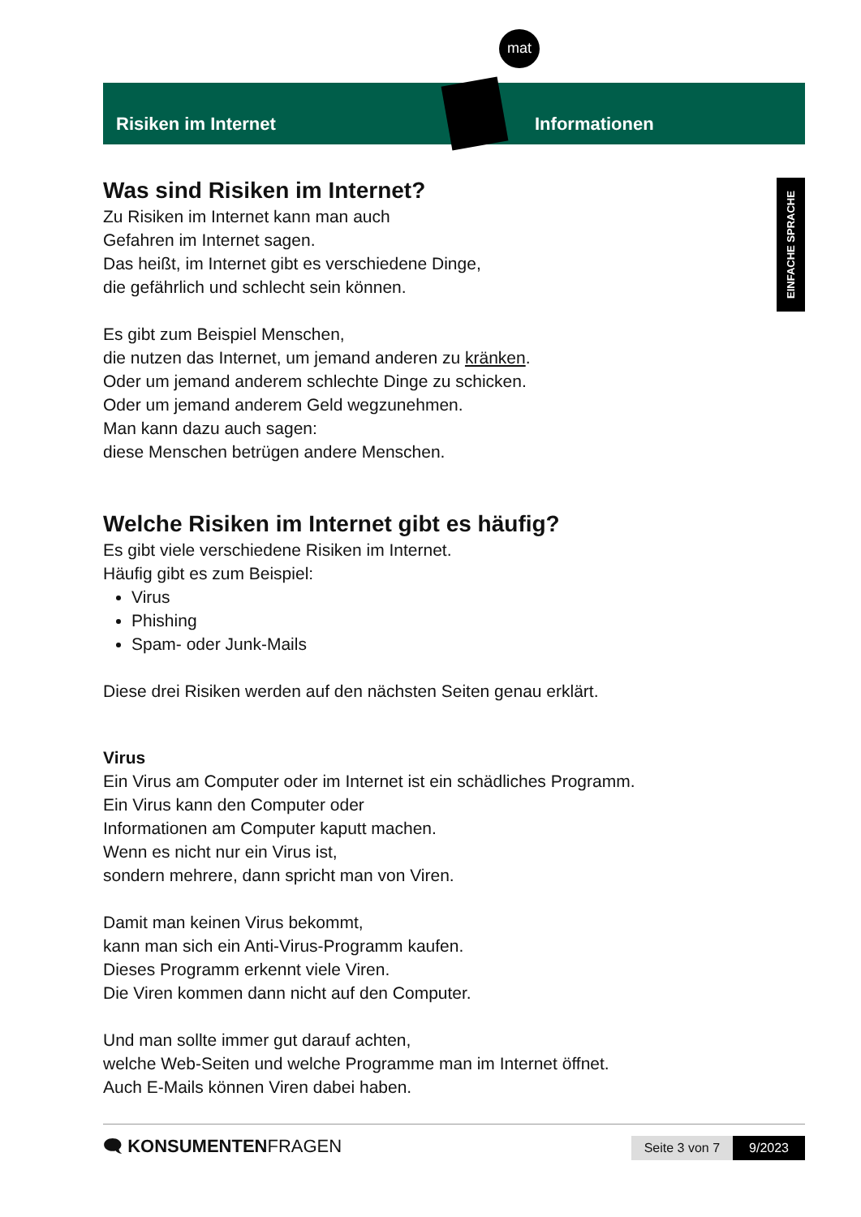mat
Risiken im Internet Informationen
EINFACHE SPRACHE
Was sind Risiken im Internet?
Zu Risiken im Internet kann man auch
Gefahren im Internet sagen.
Das heißt, im Internet gibt es verschiedene Dinge,
die gefährlich und schlecht sein können.
Es gibt zum Beispiel Menschen,
die nutzen das Internet, um jemand anderen zu kränken.
Oder um jemand anderem schlechte Dinge zu schicken.
Oder um jemand anderem Geld wegzunehmen.
Man kann dazu auch sagen:
diese Menschen betrügen andere Menschen.
Welche Risiken im Internet gibt es häufig?
Es gibt viele verschiedene Risiken im Internet.
Häufig gibt es zum Beispiel:
Virus
Phishing
Spam- oder Junk-Mails
Diese drei Risiken werden auf den nächsten Seiten genau erklärt.
Virus
Ein Virus am Computer oder im Internet ist ein schädliches Programm.
Ein Virus kann den Computer oder
Informationen am Computer kaputt machen.
Wenn es nicht nur ein Virus ist,
sondern mehrere, dann spricht man von Viren.
Damit man keinen Virus bekommt,
kann man sich ein Anti-Virus-Programm kaufen.
Dieses Programm erkennt viele Viren.
Die Viren kommen dann nicht auf den Computer.
Und man sollte immer gut darauf achten,
welche Web-Seiten und welche Programme man im Internet öffnet.
Auch E-Mails können Viren dabei haben.
🗨 KONSUMENTENFRAGEN
Seite 3 von 7 9/2023